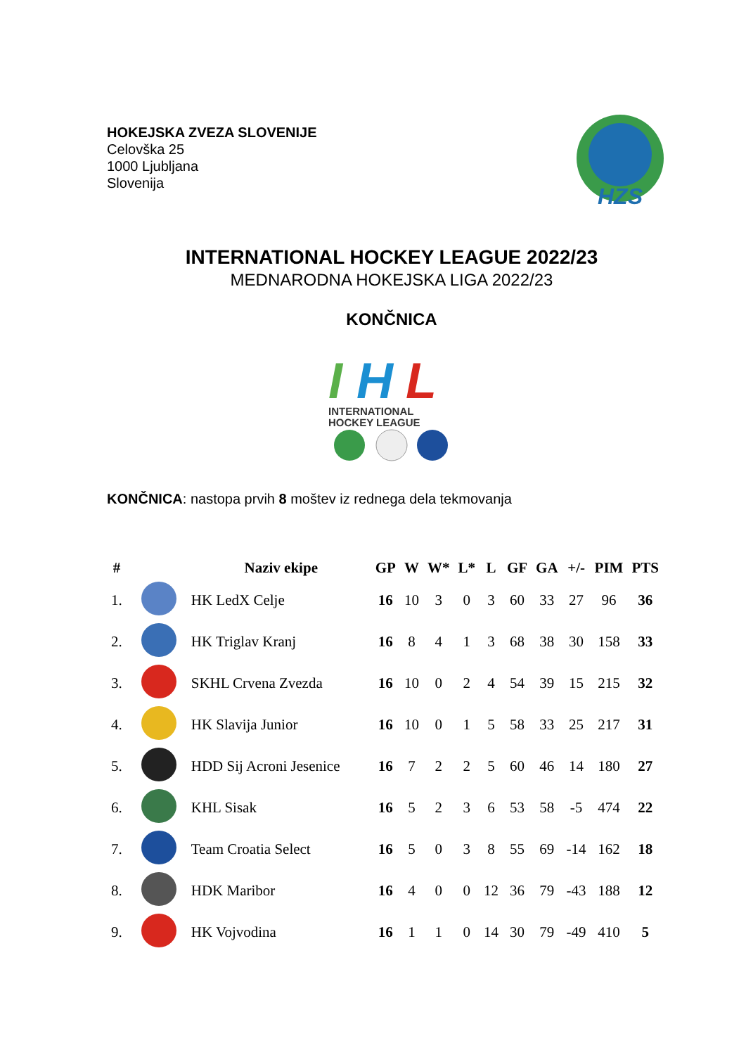HOKEJSKA ZVEZA SLOVENIJE
Celovška 25
1000 Ljubljana
Slovenija
HZS
INTERNATIONAL HOCKEY LEAGUE 2022/23
MEDNARODNA HOKEJSKA LIGA 2022/23
KONČNICA
I
H
L
INTERNATIONAL
HOCKEY LEAGUE
KONČNICA: nastopa prvih 8 moštev iz rednega dela tekmovanja
| # | | Naziv ekipe | GP | W | W* | L* | L | GF | GA | +/- | PIM | PTS |
| --- | --- | --- | --- | --- | --- | --- | --- | --- | --- | --- | --- | --- |
| 1. | | HK LedX Celje | 16 | 10 | 3 | 0 | 3 | 60 | 33 | 27 | 96 | 36 |
| 2. | | HK Triglav Kranj | 16 | 8 | 4 | 1 | 3 | 68 | 38 | 30 | 158 | 33 |
| 3. | | SKHL Crvena Zvezda | 16 | 10 | 0 | 2 | 4 | 54 | 39 | 15 | 215 | 32 |
| 4. | | HK Slavija Junior | 16 | 10 | 0 | 1 | 5 | 58 | 33 | 25 | 217 | 31 |
| 5. | | HDD Sij Acroni Jesenice | 16 | 7 | 2 | 2 | 5 | 60 | 46 | 14 | 180 | 27 |
| 6. | | KHL Sisak | 16 | 5 | 2 | 3 | 6 | 53 | 58 | -5 | 474 | 22 |
| 7. | | Team Croatia Select | 16 | 5 | 0 | 3 | 8 | 55 | 69 | -14 | 162 | 18 |
| 8. | | HDK Maribor | 16 | 4 | 0 | 0 | 12 | 36 | 79 | -43 | 188 | 12 |
| 9. | | HK Vojvodina | 16 | 1 | 1 | 0 | 14 | 30 | 79 | -49 | 410 | 5 |